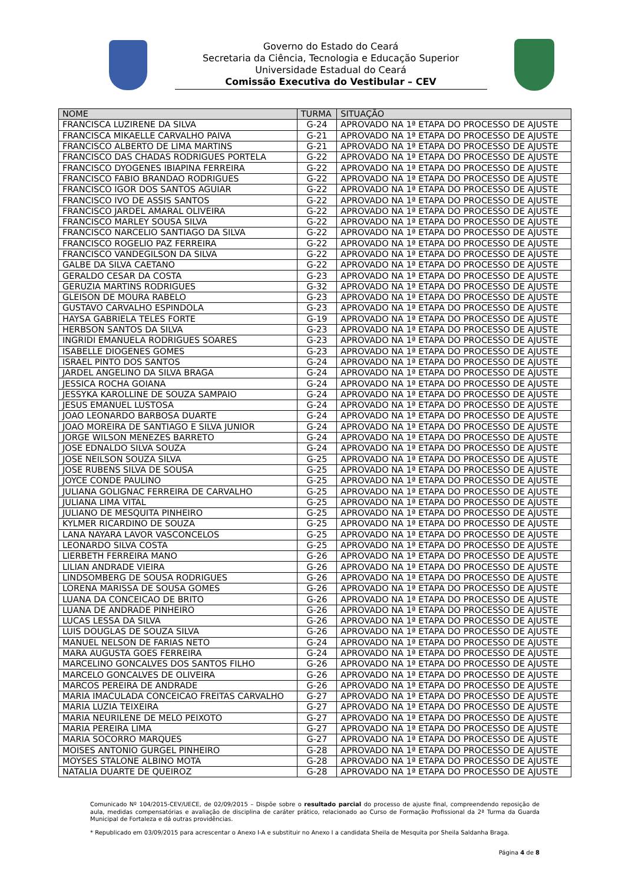Governo do Estado do Ceará
Secretaria da Ciência, Tecnologia e Educação Superior
Universidade Estadual do Ceará
Comissão Executiva do Vestibular – CEV
| NOME | TURMA | SITUAÇÃO |
| --- | --- | --- |
| FRANCISCA LUZIRENE DA SILVA | G-24 | APROVADO NA 1ª ETAPA DO PROCESSO DE AJUSTE |
| FRANCISCA MIKAELLE CARVALHO PAIVA | G-21 | APROVADO NA 1ª ETAPA DO PROCESSO DE AJUSTE |
| FRANCISCO ALBERTO DE LIMA MARTINS | G-21 | APROVADO NA 1ª ETAPA DO PROCESSO DE AJUSTE |
| FRANCISCO DAS CHADAS RODRIGUES PORTELA | G-22 | APROVADO NA 1ª ETAPA DO PROCESSO DE AJUSTE |
| FRANCISCO DYOGENES IBIAPINA FERREIRA | G-22 | APROVADO NA 1ª ETAPA DO PROCESSO DE AJUSTE |
| FRANCISCO FABIO BRANDAO RODRIGUES | G-22 | APROVADO NA 1ª ETAPA DO PROCESSO DE AJUSTE |
| FRANCISCO IGOR DOS SANTOS AGUIAR | G-22 | APROVADO NA 1ª ETAPA DO PROCESSO DE AJUSTE |
| FRANCISCO IVO DE ASSIS SANTOS | G-22 | APROVADO NA 1ª ETAPA DO PROCESSO DE AJUSTE |
| FRANCISCO JARDEL AMARAL OLIVEIRA | G-22 | APROVADO NA 1ª ETAPA DO PROCESSO DE AJUSTE |
| FRANCISCO MARLEY SOUSA SILVA | G-22 | APROVADO NA 1ª ETAPA DO PROCESSO DE AJUSTE |
| FRANCISCO NARCELIO SANTIAGO DA SILVA | G-22 | APROVADO NA 1ª ETAPA DO PROCESSO DE AJUSTE |
| FRANCISCO ROGELIO PAZ FERREIRA | G-22 | APROVADO NA 1ª ETAPA DO PROCESSO DE AJUSTE |
| FRANCISCO VANDEGILSON DA SILVA | G-22 | APROVADO NA 1ª ETAPA DO PROCESSO DE AJUSTE |
| GALBE DA SILVA CAETANO | G-22 | APROVADO NA 1ª ETAPA DO PROCESSO DE AJUSTE |
| GERALDO CESAR DA COSTA | G-23 | APROVADO NA 1ª ETAPA DO PROCESSO DE AJUSTE |
| GERUZIA MARTINS RODRIGUES | G-32 | APROVADO NA 1ª ETAPA DO PROCESSO DE AJUSTE |
| GLEISON DE MOURA RABELO | G-23 | APROVADO NA 1ª ETAPA DO PROCESSO DE AJUSTE |
| GUSTAVO CARVALHO ESPINDOLA | G-23 | APROVADO NA 1ª ETAPA DO PROCESSO DE AJUSTE |
| HAYSA GABRIELA TELES FORTE | G-19 | APROVADO NA 1ª ETAPA DO PROCESSO DE AJUSTE |
| HERBSON SANTOS DA SILVA | G-23 | APROVADO NA 1ª ETAPA DO PROCESSO DE AJUSTE |
| INGRIDI EMANUELA RODRIGUES SOARES | G-23 | APROVADO NA 1ª ETAPA DO PROCESSO DE AJUSTE |
| ISABELLE DIOGENES GOMES | G-23 | APROVADO NA 1ª ETAPA DO PROCESSO DE AJUSTE |
| ISRAEL PINTO DOS SANTOS | G-24 | APROVADO NA 1ª ETAPA DO PROCESSO DE AJUSTE |
| JARDEL ANGELINO DA SILVA BRAGA | G-24 | APROVADO NA 1ª ETAPA DO PROCESSO DE AJUSTE |
| JESSICA ROCHA GOIANA | G-24 | APROVADO NA 1ª ETAPA DO PROCESSO DE AJUSTE |
| JESSYKA KAROLLINE DE SOUZA SAMPAIO | G-24 | APROVADO NA 1ª ETAPA DO PROCESSO DE AJUSTE |
| JESUS EMANUEL LUSTOSA | G-24 | APROVADO NA 1ª ETAPA DO PROCESSO DE AJUSTE |
| JOAO LEONARDO BARBOSA DUARTE | G-24 | APROVADO NA 1ª ETAPA DO PROCESSO DE AJUSTE |
| JOAO MOREIRA DE SANTIAGO E SILVA JUNIOR | G-24 | APROVADO NA 1ª ETAPA DO PROCESSO DE AJUSTE |
| JORGE WILSON MENEZES BARRETO | G-24 | APROVADO NA 1ª ETAPA DO PROCESSO DE AJUSTE |
| JOSE EDNALDO SILVA SOUZA | G-24 | APROVADO NA 1ª ETAPA DO PROCESSO DE AJUSTE |
| JOSE NEILSON SOUZA SILVA | G-25 | APROVADO NA 1ª ETAPA DO PROCESSO DE AJUSTE |
| JOSE RUBENS SILVA DE SOUSA | G-25 | APROVADO NA 1ª ETAPA DO PROCESSO DE AJUSTE |
| JOYCE CONDE PAULINO | G-25 | APROVADO NA 1ª ETAPA DO PROCESSO DE AJUSTE |
| JULIANA GOLIGNAC FERREIRA DE CARVALHO | G-25 | APROVADO NA 1ª ETAPA DO PROCESSO DE AJUSTE |
| JULIANA LIMA VITAL | G-25 | APROVADO NA 1ª ETAPA DO PROCESSO DE AJUSTE |
| JULIANO DE MESQUITA PINHEIRO | G-25 | APROVADO NA 1ª ETAPA DO PROCESSO DE AJUSTE |
| KYLMER RICARDINO DE SOUZA | G-25 | APROVADO NA 1ª ETAPA DO PROCESSO DE AJUSTE |
| LANA NAYARA LAVOR VASCONCELOS | G-25 | APROVADO NA 1ª ETAPA DO PROCESSO DE AJUSTE |
| LEONARDO SILVA COSTA | G-25 | APROVADO NA 1ª ETAPA DO PROCESSO DE AJUSTE |
| LIERBETH FERREIRA MANO | G-26 | APROVADO NA 1ª ETAPA DO PROCESSO DE AJUSTE |
| LILIAN ANDRADE VIEIRA | G-26 | APROVADO NA 1ª ETAPA DO PROCESSO DE AJUSTE |
| LINDSOMBERG DE SOUSA RODRIGUES | G-26 | APROVADO NA 1ª ETAPA DO PROCESSO DE AJUSTE |
| LORENA MARISSA DE SOUSA GOMES | G-26 | APROVADO NA 1ª ETAPA DO PROCESSO DE AJUSTE |
| LUANA DA CONCEICAO DE BRITO | G-26 | APROVADO NA 1ª ETAPA DO PROCESSO DE AJUSTE |
| LUANA DE ANDRADE PINHEIRO | G-26 | APROVADO NA 1ª ETAPA DO PROCESSO DE AJUSTE |
| LUCAS LESSA DA SILVA | G-26 | APROVADO NA 1ª ETAPA DO PROCESSO DE AJUSTE |
| LUIS DOUGLAS DE SOUZA SILVA | G-26 | APROVADO NA 1ª ETAPA DO PROCESSO DE AJUSTE |
| MANUEL NELSON DE FARIAS NETO | G-24 | APROVADO NA 1ª ETAPA DO PROCESSO DE AJUSTE |
| MARA AUGUSTA GOES FERREIRA | G-24 | APROVADO NA 1ª ETAPA DO PROCESSO DE AJUSTE |
| MARCELINO GONCALVES DOS SANTOS FILHO | G-26 | APROVADO NA 1ª ETAPA DO PROCESSO DE AJUSTE |
| MARCELO GONCALVES DE OLIVEIRA | G-26 | APROVADO NA 1ª ETAPA DO PROCESSO DE AJUSTE |
| MARCOS PEREIRA DE ANDRADE | G-26 | APROVADO NA 1ª ETAPA DO PROCESSO DE AJUSTE |
| MARIA IMACULADA CONCEICAO FREITAS CARVALHO | G-27 | APROVADO NA 1ª ETAPA DO PROCESSO DE AJUSTE |
| MARIA LUZIA TEIXEIRA | G-27 | APROVADO NA 1ª ETAPA DO PROCESSO DE AJUSTE |
| MARIA NEURILENE DE MELO PEIXOTO | G-27 | APROVADO NA 1ª ETAPA DO PROCESSO DE AJUSTE |
| MARIA PEREIRA LIMA | G-27 | APROVADO NA 1ª ETAPA DO PROCESSO DE AJUSTE |
| MARIA SOCORRO MARQUES | G-27 | APROVADO NA 1ª ETAPA DO PROCESSO DE AJUSTE |
| MOISES ANTONIO GURGEL PINHEIRO | G-28 | APROVADO NA 1ª ETAPA DO PROCESSO DE AJUSTE |
| MOYSES STALONE ALBINO MOTA | G-28 | APROVADO NA 1ª ETAPA DO PROCESSO DE AJUSTE |
| NATALIA DUARTE DE QUEIROZ | G-28 | APROVADO NA 1ª ETAPA DO PROCESSO DE AJUSTE |
Comunicado Nº 104/2015-CEV/UECE, de 02/09/2015 – Dispõe sobre o resultado parcial do processo de ajuste final, compreendendo reposição de aula, medidas compensatórias e avaliação de disciplina de caráter prático, relacionado ao Curso de Formação Profissional da 2ª Turma da Guarda Municipal de Fortaleza e dá outras providências.
* Republicado em 03/09/2015 para acrescentar o Anexo I-A e substituir no Anexo I a candidata Sheila de Mesquita por Sheila Saldanha Braga.
Página 4 de 8